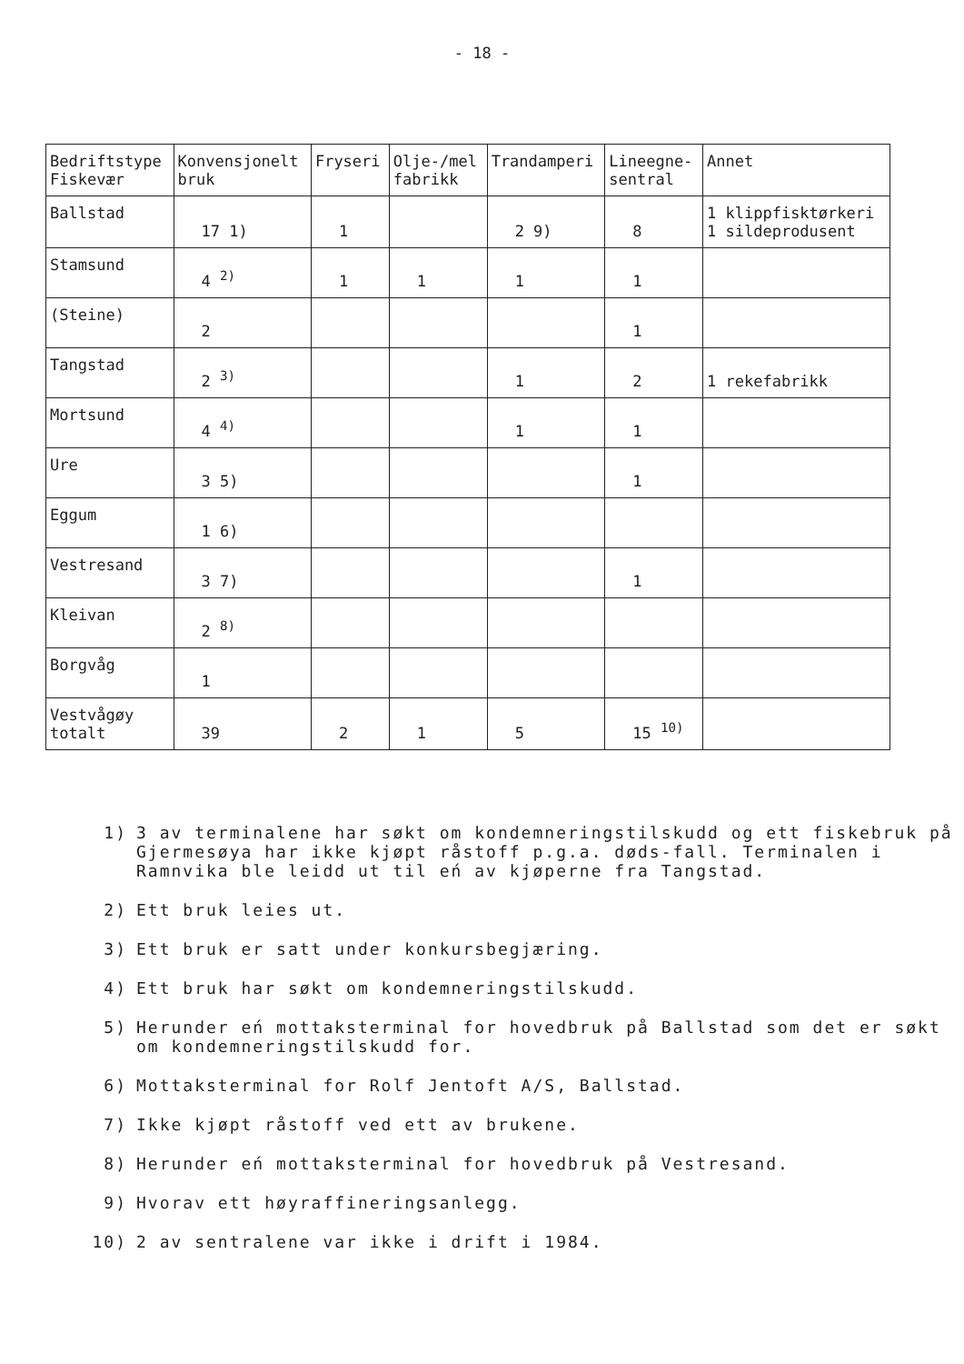- 18 -
| Bedriftstype Fiskevær | Konvensjonelt bruk | Fryseri | Olje-/mel fabrikk | Trandamperi | Lineegne- sentral | Annet |
| --- | --- | --- | --- | --- | --- | --- |
| Ballstad | 17 1) | 1 | | 2 9) | 8 | 1 klippfisktørkeri 1 sildeprodusent |
| Stamsund | 4 <sup>2)</sup> | 1 | 1 | 1 | 1 | |
| (Steine) | 2 | | | | 1 | |
| Tangstad | 2 <sup>3)</sup> | | | 1 | 2 | 1 rekefabrikk |
| Mortsund | 4 <sup>4)</sup> | | | 1 | 1 | |
| Ure | 3 5) | | | | 1 | |
| Eggum | 1 6) | | | | | |
| Vestresand | 3 7) | | | | 1 | |
| Kleivan | 2 <sup>8)</sup> | | | | | |
| Borgvåg | 1 | | | | | |
| Vestvågøy totalt | 39 | 2 | 1 | 5 | 15 <sup>10)</sup> | |
1) 3 av terminalene har søkt om kondemneringstilskudd og ett fiskebruk på Gjermesøya har ikke kjøpt råstoff p.g.a. døds-fall. Terminalen i Ramnvika ble leidd ut til eń av kjøperne fra Tangstad.
2) Ett bruk leies ut.
3) Ett bruk er satt under konkursbegjæring.
4) Ett bruk har søkt om kondemneringstilskudd.
5) Herunder eń mottaksterminal for hovedbruk på Ballstad som det er søkt om kondemneringstilskudd for.
6) Mottaksterminal for Rolf Jentoft A/S, Ballstad.
7) Ikke kjøpt råstoff ved ett av brukene.
8) Herunder eń mottaksterminal for hovedbruk på Vestresand.
9) Hvorav ett høyraffineringsanlegg.
10) 2 av sentralene var ikke i drift i 1984.